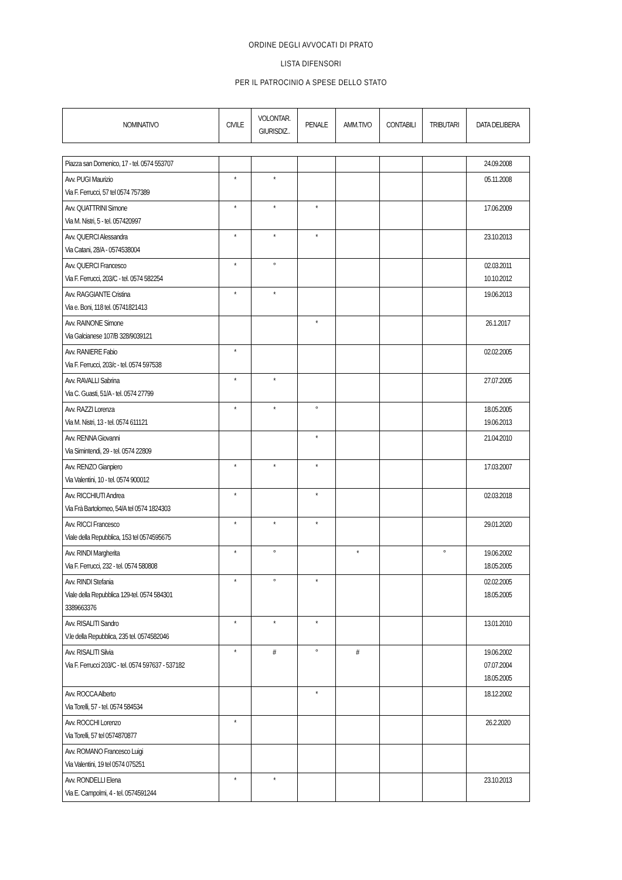ORDINE DEGLI AVVOCATI DI PRATO
LISTA DIFENSORI
PER IL PATROCINIO A SPESE DELLO STATO
| NOMINATIVO | CIVILE | VOLONTAR. GIURISDIZ.. | PENALE | AMM.TIVO | CONTABILI | TRIBUTARI | DATA DELIBERA |
| --- | --- | --- | --- | --- | --- | --- | --- |
| Piazza san Domenico, 17 - tel. 0574 553707 | | | | | | | 24.09.2008 |
| Avv. PUGI Maurizio Via F. Ferrucci, 57 tel 0574 757389 | * | * | | | | | 05.11.2008 |
| Avv. QUATTRINI Simone Via M. Nistri, 5 - tel. 057420997 | * | * | * | | | | 17.06.2009 |
| Avv. QUERCI Alessandra Via Catani, 28/A - 0574538004 | * | * | * | | | | 23.10.2013 |
| Avv. QUERCI Francesco Via F. Ferrucci, 203/C - tel. 0574 582254 | * | ° | | | | | 02.03.2011 10.10.2012 |
| Avv. RAGGIANTE Cristina Via e. Boni, 118 tel. 05741821413 | * | * | | | | | 19.06.2013 |
| Avv. RAINONE Simone Via Galcianese 107/B 328/9039121 | | | * | | | | 26.1.2017 |
| Avv. RANIERE Fabio Via F. Ferrucci, 203/c - tel. 0574 597538 | * | | | | | | 02.02.2005 |
| Avv. RAVALLI Sabrina Via C. Guasti, 51/A - tel. 0574 27799 | * | * | | | | | 27.07.2005 |
| Avv. RAZZI Lorenza Via M. Nistri, 13 - tel. 0574 611121 | * | * | ° | | | | 18.05.2005 19.06.2013 |
| Avv. RENNA Giovanni Via Simintendi, 29 - tel. 0574 22809 | | | * | | | | 21.04.2010 |
| Avv. RENZO Gianpiero Via Valentini, 10 - tel. 0574 900012 | * | * | * | | | | 17.03.2007 |
| Avv. RICCHIUTI Andrea Via Frà Bartolomeo, 54/A tel 0574 1824303 | * | | * | | | | 02.03.2018 |
| Avv. RICCI Francesco Viale della Repubblica, 153 tel 0574595675 | * | * | * | | | | 29.01.2020 |
| Avv. RINDI Margherita Via F. Ferrucci, 232 - tel. 0574 580808 | * | ° | | * | | ° | 19.06.2002 18.05.2005 |
| Avv. RINDI Stefania Viale della Repubblica 129-tel. 0574 584301 3389663376 | * | ° | * | | | | 02.02.2005 18.05.2005 |
| Avv. RISALITI Sandro V.le della Repubblica, 235 tel. 0574582046 | * | * | * | | | | 13.01.2010 |
| Avv. RISALITI Silvia Via F. Ferrucci 203/C - tel. 0574 597637 - 537182 | * | # | ° | # | | | 19.06.2002 07.07.2004 18.05.2005 |
| Avv. ROCCA Alberto Via Torelli, 57 - tel. 0574 584534 | | | * | | | | 18.12.2002 |
| Avv. ROCCHI Lorenzo Via Torelli, 57 tel 0574870877 | * | | | | | | 26.2.2020 |
| Avv. ROMANO Francesco Luigi Via Valentini, 19 tel 0574 075251 | | | | | | | |
| Avv. RONDELLI Elena Via E. Campolmi, 4 - tel. 0574591244 | * | * | | | | | 23.10.2013 |